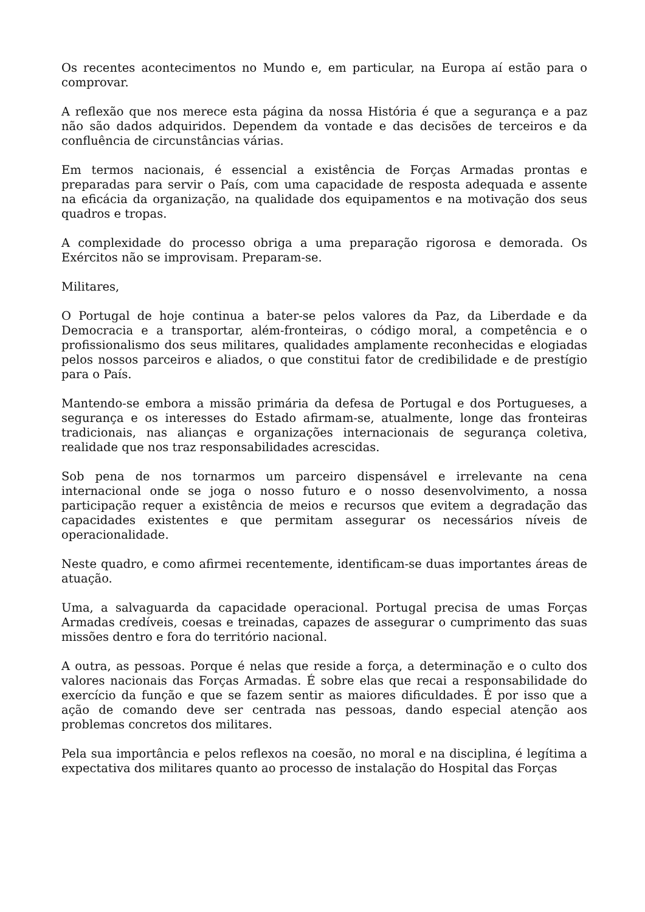Os recentes acontecimentos no Mundo e, em particular, na Europa aí estão para o comprovar.
A reflexão que nos merece esta página da nossa História é que a segurança e a paz não são dados adquiridos. Dependem da vontade e das decisões de terceiros e da confluência de circunstâncias várias.
Em termos nacionais, é essencial a existência de Forças Armadas prontas e preparadas para servir o País, com uma capacidade de resposta adequada e assente na eficácia da organização, na qualidade dos equipamentos e na motivação dos seus quadros e tropas.
A complexidade do processo obriga a uma preparação rigorosa e demorada. Os Exércitos não se improvisam. Preparam-se.
Militares,
O Portugal de hoje continua a bater-se pelos valores da Paz, da Liberdade e da Democracia e a transportar, além-fronteiras, o código moral, a competência e o profissionalismo dos seus militares, qualidades amplamente reconhecidas e elogiadas pelos nossos parceiros e aliados, o que constitui fator de credibilidade e de prestígio para o País.
Mantendo-se embora a missão primária da defesa de Portugal e dos Portugueses, a segurança e os interesses do Estado afirmam-se, atualmente, longe das fronteiras tradicionais, nas alianças e organizações internacionais de segurança coletiva, realidade que nos traz responsabilidades acrescidas.
Sob pena de nos tornarmos um parceiro dispensável e irrelevante na cena internacional onde se joga o nosso futuro e o nosso desenvolvimento, a nossa participação requer a existência de meios e recursos que evitem a degradação das capacidades existentes e que permitam assegurar os necessários níveis de operacionalidade.
Neste quadro, e como afirmei recentemente, identificam-se duas importantes áreas de atuação.
Uma, a salvaguarda da capacidade operacional. Portugal precisa de umas Forças Armadas credíveis, coesas e treinadas, capazes de assegurar o cumprimento das suas missões dentro e fora do território nacional.
A outra, as pessoas. Porque é nelas que reside a força, a determinação e o culto dos valores nacionais das Forças Armadas. É sobre elas que recai a responsabilidade do exercício da função e que se fazem sentir as maiores dificuldades. É por isso que a ação de comando deve ser centrada nas pessoas, dando especial atenção aos problemas concretos dos militares.
Pela sua importância e pelos reflexos na coesão, no moral e na disciplina, é legítima a expectativa dos militares quanto ao processo de instalação do Hospital das Forças